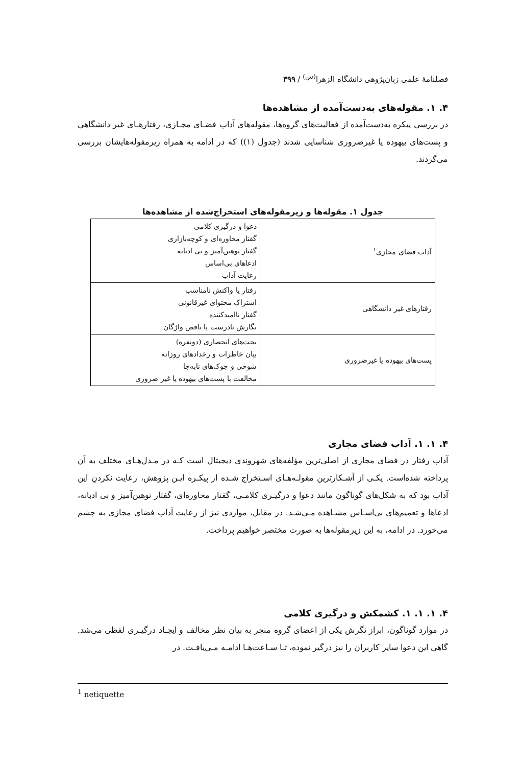فصلنامهٔ علمی زبان‌پژوهی دانشگاه الزهرا<sup>(س)</sup> / ۳۹۹
۴. ۱. مقوله‌های به‌دست‌آمده از مشاهده‌ها
در بررسی پیکره به‌دست‌آمده از فعالیت‌های گروه‌ها، مقوله‌های آداب فضـای مجـازی، رفتارهـای غیر دانشگاهی و پست‌های بیهوده یا غیرضروری شناسایی شدند (جدول (۱)) که در ادامه به همراه زیرمقوله‌هایشان بررسی می‌گردند.
جدول ۱. مقوله‌ها و زیرمقوله‌های استخراج‌شده از مشاهده‌ها
| آداب فضای مجازی<sup>۱</sup> | دعوا و درگیری کلامی گفتار محاوره‌ای و کوچه‌بازاری گفتار توهین‌آمیز و بی ادبانه ادعاهای بی‌اساس رعایت آداب |
| رفتارهای غیر دانشگاهی | رفتار یا واکنش نامناسب اشتراک محتوای غیرقانونی گفتار ناامیدکننده نگارش نادرست یا ناقص واژگان |
| پست‌های بیهوده یا غیرضروری | بحث‌های انحصاری (دونفره) بیان خاطرات و رخدادهای روزانه شوخی و جوک‌های نابه‌جا مخالفت با پست‌های بیهوده یا غیر ضروری |
۴. ۱. ۱. آداب فضای مجازی
آداب رفتار در فضای مجازی از اصلی‌ترین مؤلفه‌های شهروندی دیجیتال است کـه در مـدل‌هـای مختلف به آن پرداخته شده‌است. یکـی از آشـکارترین مقولـه‌هـای اسـتخراج شـده از پیکـره ایـن پژوهش، رعایت نکردنِ این آداب بود که به شکل‌های گوناگون مانند دعوا و درگیـری کلامـی، گفتار محاوره‌ای، گفتار توهین‌آمیز و بی ادبانه، ادعاها و تعمیم‌های بی‌اسـاس مشـاهده مـی‌شـد. در مقابل، مواردی نیز از رعایت آداب فضای مجازی به چشم می‌خورد. در ادامه، به این زیرمقوله‌ها به صورت مختصر خواهیم پرداخت.
۴. ۱. ۱. ۱. کشمکش و درگیری کلامی
در موارد گوناگون، ابراز نگرش یکی از اعضای گروه منجر به بیان نظر مخالف و ایجـاد درگیـری لفظی می‌شد. گاهی این دعوا سایر کاربران را نیز درگیر نموده، تـا سـاعت‌هـا ادامـه مـی‌یافـت. در
<sup>1</sup> netiquette